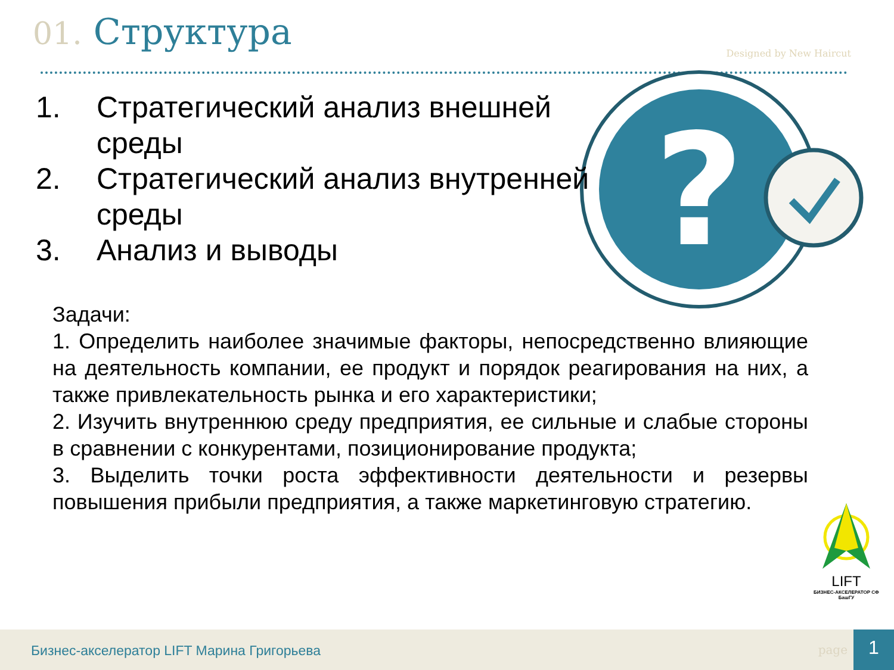01. Структура Designed by New Haircut
?
1. Стратегический анализ внешней среды
2. Стратегический анализ внутренней среды
3. Анализ и выводы
Задачи:
1. Определить наиболее значимые факторы, непосредственно влияющие на деятельность компании, ее продукт и порядок реагирования на них, а также привлекательность рынка и его характеристики;
2. Изучить внутреннюю среду предприятия, ее сильные и слабые стороны в сравнении с конкурентами, позиционирование продукта;
3. Выделить точки роста эффективности деятельности и резервы повышения прибыли предприятия, а также маркетинговую стратегию.
LIFT
БИЗНЕС-АКСЕЛЕРАТОР СФ БашГУ
Бизнес-акселератор LIFT Марина Григорьева
page 1